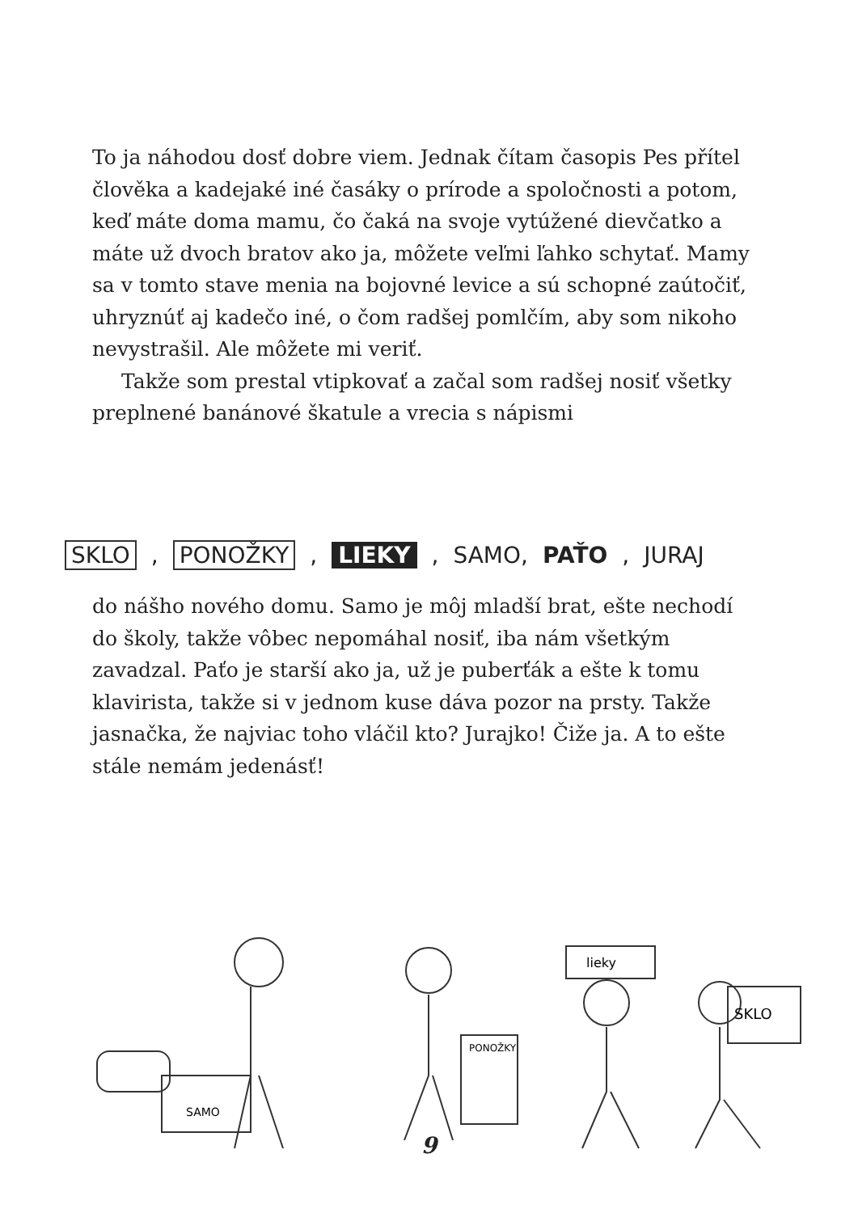To ja náhodou dosť dobre viem. Jednak čítam časopis Pes přítel člověka a kadejaké iné časáky o prírode a spoločnosti a potom, keď máte doma mamu, čo čaká na svoje vytúžené dievčatko a máte už dvoch bratov ako ja, môžete veľmi ľahko schytať. Mamy sa v tomto stave menia na bojovné levice a sú schopné zaútočiť, uhryznúť aj kadečo iné, o čom radšej pomlčím, aby som nikoho nevystrašil. Ale môžete mi veriť.
Takže som prestal vtipkovať a začal som radšej nosiť všetky preplnené banánové škatule a vrecia s nápismi
SKLO, PONOŽKY, LIEKY, SAMO, PAŤO, JURAJ
do nášho nového domu. Samo je môj mladší brat, ešte nechodí do školy, takže vôbec nepomáhal nosiť, iba nám všetkým zavadzal. Paťo je starší ako ja, už je puberťák a ešte k tomu klavirista, takže si v jednom kuse dáva pozor na prsty. Takže jasnačka, že najviac toho vláčil kto? Jurajko! Čiže ja. A to ešte stále nemám jedenásť!
SAMO
PONOŽKY
lieky
SKLO
9